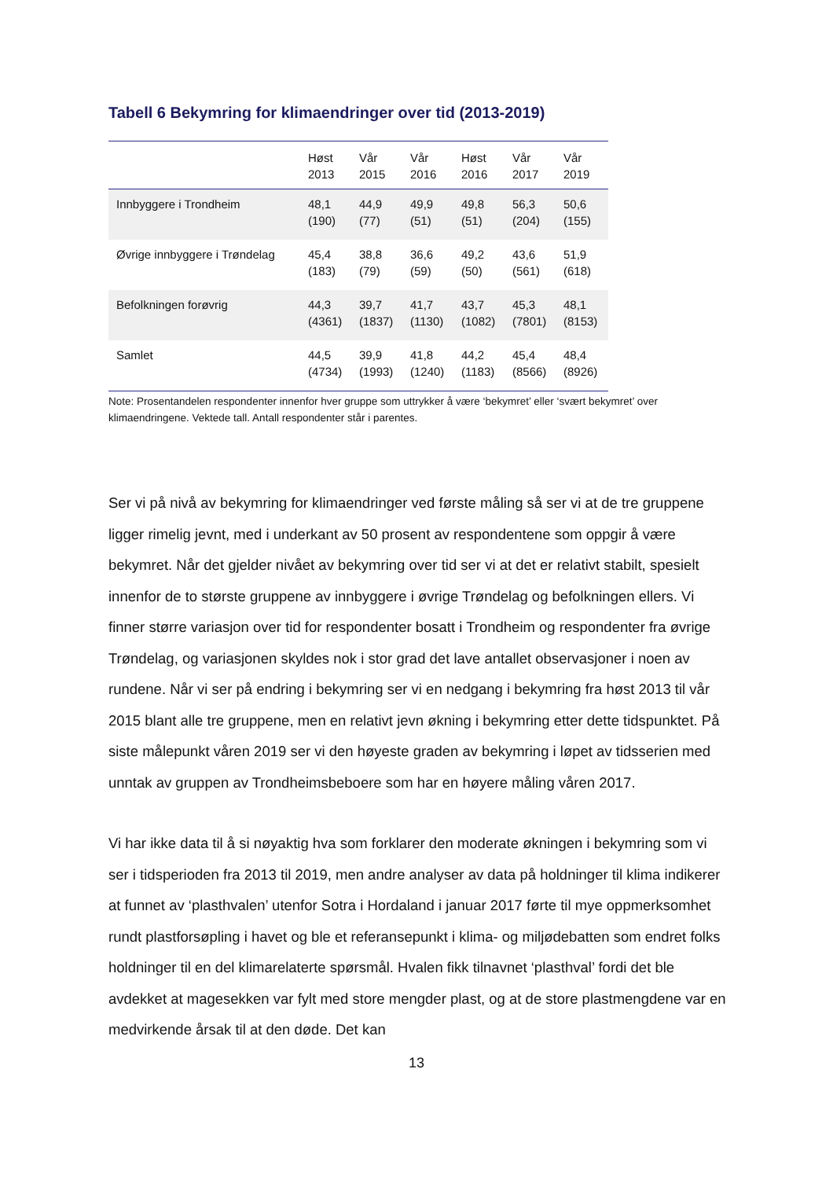Tabell 6 Bekymring for klimaendringer over tid (2013-2019)
| | Høst 2013 | Vår 2015 | Vår 2016 | Høst 2016 | Vår 2017 | Vår 2019 |
| --- | --- | --- | --- | --- | --- | --- |
| Innbyggere i Trondheim | 48,1 (190) | 44,9 (77) | 49,9 (51) | 49,8 (51) | 56,3 (204) | 50,6 (155) |
| Øvrige innbyggere i Trøndelag | 45,4 (183) | 38,8 (79) | 36,6 (59) | 49,2 (50) | 43,6 (561) | 51,9 (618) |
| Befolkningen forøvrig | 44,3 (4361) | 39,7 (1837) | 41,7 (1130) | 43,7 (1082) | 45,3 (7801) | 48,1 (8153) |
| Samlet | 44,5 (4734) | 39,9 (1993) | 41,8 (1240) | 44,2 (1183) | 45,4 (8566) | 48,4 (8926) |
Note: Prosentandelen respondenter innenfor hver gruppe som uttrykker å være ‘bekymret’ eller ‘svært bekymret’ over klimaendringene. Vektede tall. Antall respondenter står i parentes.
Ser vi på nivå av bekymring for klimaendringer ved første måling så ser vi at de tre gruppene ligger rimelig jevnt, med i underkant av 50 prosent av respondentene som oppgir å være bekymret. Når det gjelder nivået av bekymring over tid ser vi at det er relativt stabilt, spesielt innenfor de to største gruppene av innbyggere i øvrige Trøndelag og befolkningen ellers. Vi finner større variasjon over tid for respondenter bosatt i Trondheim og respondenter fra øvrige Trøndelag, og variasjonen skyldes nok i stor grad det lave antallet observasjoner i noen av rundene. Når vi ser på endring i bekymring ser vi en nedgang i bekymring fra høst 2013 til vår 2015 blant alle tre gruppene, men en relativt jevn økning i bekymring etter dette tidspunktet. På siste målepunkt våren 2019 ser vi den høyeste graden av bekymring i løpet av tidsserien med unntak av gruppen av Trondheimsbeboere som har en høyere måling våren 2017.
Vi har ikke data til å si nøyaktig hva som forklarer den moderate økningen i bekymring som vi ser i tidsperioden fra 2013 til 2019, men andre analyser av data på holdninger til klima indikerer at funnet av ‘plasthvalen’ utenfor Sotra i Hordaland i januar 2017 førte til mye oppmerksomhet rundt plastforsøpling i havet og ble et referansepunkt i klima- og miljødebatten som endret folks holdninger til en del klimarelaterte spørsmål. Hvalen fikk tilnavnet ‘plasthval’ fordi det ble avdekket at magesekken var fylt med store mengder plast, og at de store plastmengdene var en medvirkende årsak til at den døde. Det kan
13